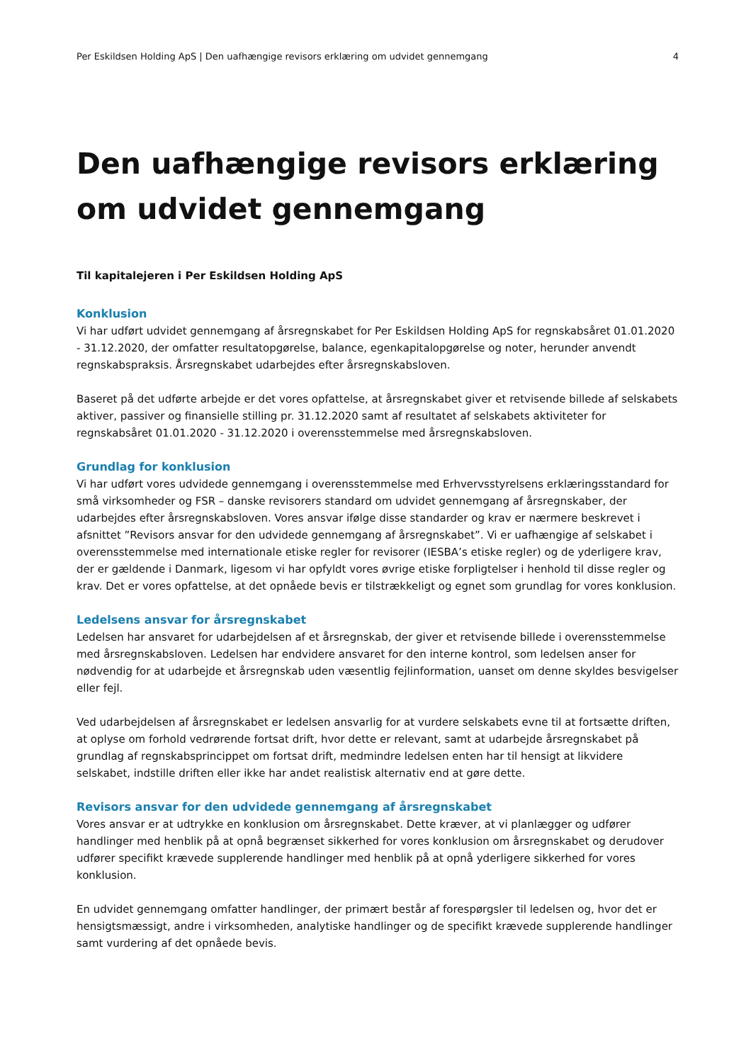Per Eskildsen Holding ApS | Den uafhængige revisors erklæring om udvidet gennemgang 4
Den uafhængige revisors erklæring om udvidet gennemgang
Til kapitalejeren i Per Eskildsen Holding ApS
Konklusion
Vi har udført udvidet gennemgang af årsregnskabet for Per Eskildsen Holding ApS for regnskabsåret 01.01.2020 - 31.12.2020, der omfatter resultatopgørelse, balance, egenkapitalopgørelse og noter, herunder anvendt regnskabspraksis. Årsregnskabet udarbejdes efter årsregnskabsloven.
Baseret på det udførte arbejde er det vores opfattelse, at årsregnskabet giver et retvisende billede af selskabets aktiver, passiver og finansielle stilling pr. 31.12.2020 samt af resultatet af selskabets aktiviteter for regnskabsåret 01.01.2020 - 31.12.2020 i overensstemmelse med årsregnskabsloven.
Grundlag for konklusion
Vi har udført vores udvidede gennemgang i overensstemmelse med Erhvervsstyrelsens erklæringsstandard for små virksomheder og FSR – danske revisorers standard om udvidet gennemgang af årsregnskaber, der udarbejdes efter årsregnskabsloven. Vores ansvar ifølge disse standarder og krav er nærmere beskrevet i afsnittet ”Revisors ansvar for den udvidede gennemgang af årsregnskabet”. Vi er uafhængige af selskabet i overensstemmelse med internationale etiske regler for revisorer (IESBA’s etiske regler) og de yderligere krav, der er gældende i Danmark, ligesom vi har opfyldt vores øvrige etiske forpligtelser i henhold til disse regler og krav. Det er vores opfattelse, at det opnåede bevis er tilstrækkeligt og egnet som grundlag for vores konklusion.
Ledelsens ansvar for årsregnskabet
Ledelsen har ansvaret for udarbejdelsen af et årsregnskab, der giver et retvisende billede i overensstemmelse med årsregnskabsloven. Ledelsen har endvidere ansvaret for den interne kontrol, som ledelsen anser for nødvendig for at udarbejde et årsregnskab uden væsentlig fejlinformation, uanset om denne skyldes besvigelser eller fejl.
Ved udarbejdelsen af årsregnskabet er ledelsen ansvarlig for at vurdere selskabets evne til at fortsætte driften, at oplyse om forhold vedrørende fortsat drift, hvor dette er relevant, samt at udarbejde årsregnskabet på grundlag af regnskabsprincippet om fortsat drift, medmindre ledelsen enten har til hensigt at likvidere selskabet, indstille driften eller ikke har andet realistisk alternativ end at gøre dette.
Revisors ansvar for den udvidede gennemgang af årsregnskabet
Vores ansvar er at udtrykke en konklusion om årsregnskabet. Dette kræver, at vi planlægger og udfører handlinger med henblik på at opnå begrænset sikkerhed for vores konklusion om årsregnskabet og derudover udfører specifikt krævede supplerende handlinger med henblik på at opnå yderligere sikkerhed for vores konklusion.
En udvidet gennemgang omfatter handlinger, der primært består af forespørgsler til ledelsen og, hvor det er hensigtsmæssigt, andre i virksomheden, analytiske handlinger og de specifikt krævede supplerende handlinger samt vurdering af det opnåede bevis.